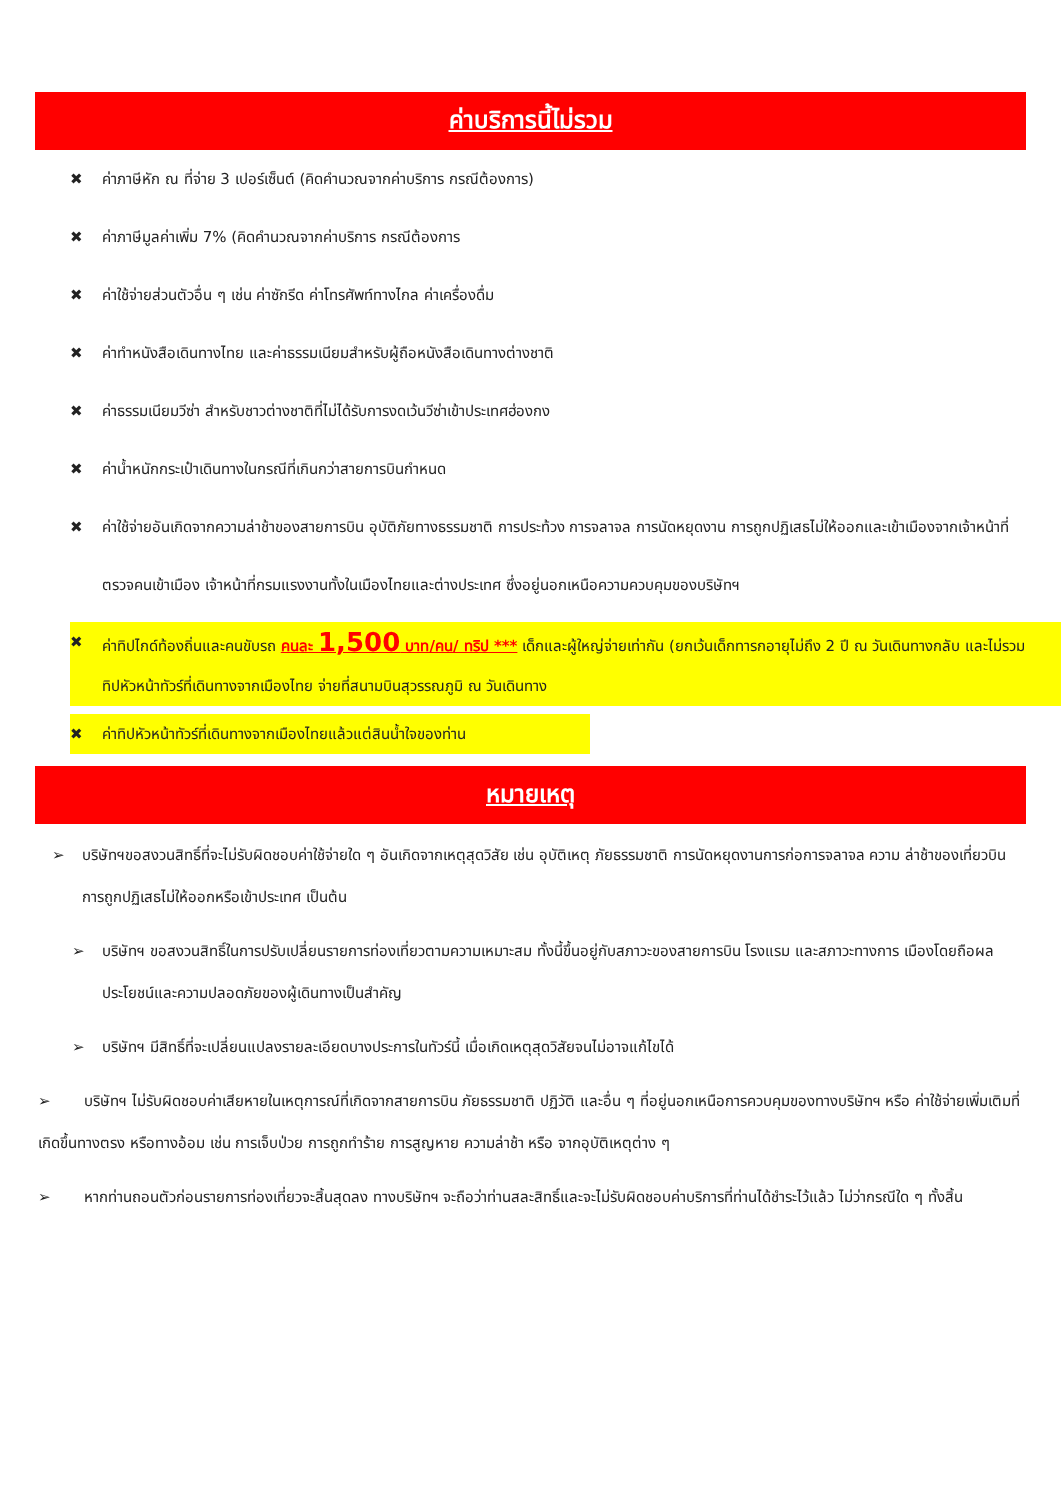ค่าบริการนี้ไม่รวม
✖ ค่าภาษีหัก ณ ที่จ่าย 3 เปอร์เซ็นต์ (คิดคำนวณจากค่าบริการ กรณีต้องการ)
✖ ค่าภาษีมูลค่าเพิ่ม 7% (คิดคำนวณจากค่าบริการ กรณีต้องการ
✖ ค่าใช้จ่ายส่วนตัวอื่น ๆ เช่น ค่าซักรีด ค่าโทรศัพท์ทางไกล ค่าเครื่องดื่ม
✖ ค่าทำหนังสือเดินทางไทย และค่าธรรมเนียมสำหรับผู้ถือหนังสือเดินทางต่างชาติ
✖ ค่าธรรมเนียมวีซ่า สำหรับชาวต่างชาติที่ไม่ได้รับการงดเว้นวีซ่าเข้าประเทศฮ่องกง
✖ ค่าน้ำหนักกระเป๋าเดินทางในกรณีที่เกินกว่าสายการบินกำหนด
✖ ค่าใช้จ่ายอันเกิดจากความล่าช้าของสายการบิน อุบัติภัยทางธรรมชาติ การประท้วง การจลาจล การนัดหยุดงาน การถูกปฏิเสธไม่ให้ออกและเข้าเมืองจากเจ้าหน้าที่ตรวจคนเข้าเมือง เจ้าหน้าที่กรมแรงงานทั้งในเมืองไทยและต่างประเทศ ซึ่งอยู่นอกเหนือความควบคุมของบริษัทฯ
✖ ค่าทิปไกด์ท้องถิ่นและคนขับรถ คนละ 1,500 บาท/คน/ ทริป *** เด็กและผู้ใหญ่จ่ายเท่ากัน (ยกเว้นเด็กทารกอายุไม่ถึง 2 ปี ณ วันเดินทางกลับ และไม่รวมทิปหัวหน้าทัวร์ที่เดินทางจากเมืองไทย จ่ายที่สนามบินสุวรรณภูมิ ณ วันเดินทาง
✖ ค่าทิปหัวหน้าทัวร์ที่เดินทางจากเมืองไทยแล้วแต่สินน้ำใจของท่าน
หมายเหตุ
➢ บริษัทฯขอสงวนสิทธิ์ที่จะไม่รับผิดชอบค่าใช้จ่ายใด ๆ อันเกิดจากเหตุสุดวิสัย เช่น อุบัติเหตุ ภัยธรรมชาติ การนัดหยุดงานการก่อการจลาจล ความ ล่าช้าของเที่ยวบิน การถูกปฏิเสธไม่ให้ออกหรือเข้าประเทศ เป็นต้น
➢ บริษัทฯ ขอสงวนสิทธิ์ในการปรับเปลี่ยนรายการท่องเที่ยวตามความเหมาะสม ทั้งนี้ขึ้นอยู่กับสภาวะของสายการบิน โรงแรม และสภาวะทางการ เมืองโดยถือผลประโยชน์และความปลอดภัยของผู้เดินทางเป็นสำคัญ
➢ บริษัทฯ มีสิทธิ์ที่จะเปลี่ยนแปลงรายละเอียดบางประการในทัวร์นี้ เมื่อเกิดเหตุสุดวิสัยจนไม่อาจแก้ไขได้
➢ บริษัทฯ ไม่รับผิดชอบค่าเสียหายในเหตุการณ์ที่เกิดจากสายการบิน ภัยธรรมชาติ ปฏิวัติ และอื่น ๆ ที่อยู่นอกเหนือการควบคุมของทางบริษัทฯ หรือ ค่าใช้จ่ายเพิ่มเติมที่เกิดขึ้นทางตรง หรือทางอ้อม เช่น การเจ็บป่วย การถูกทำร้าย การสูญหาย ความล่าช้า หรือ จากอุบัติเหตุต่าง ๆ
➢ หากท่านถอนตัวก่อนรายการท่องเที่ยวจะสิ้นสุดลง ทางบริษัทฯ จะถือว่าท่านสละสิทธิ์และจะไม่รับผิดชอบค่าบริการที่ท่านได้ชำระไว้แล้ว ไม่ว่ากรณีใด ๆ ทั้งสิ้น